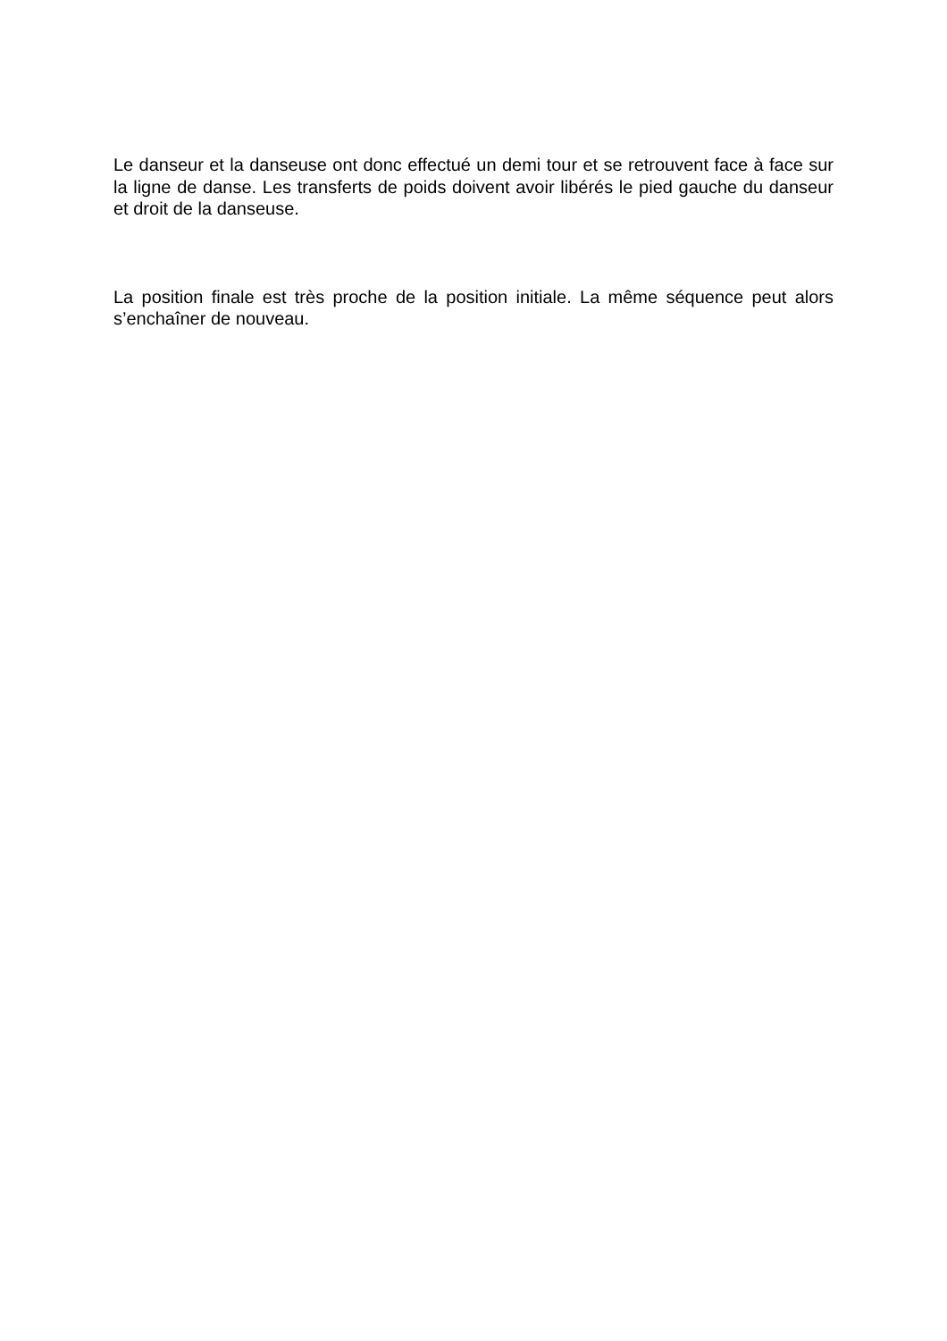Le danseur et la danseuse ont donc effectué un demi tour et se retrouvent face à face sur la ligne de danse. Les transferts de poids doivent avoir libérés le pied gauche du danseur et droit de la danseuse.
La position finale est très proche de la position initiale. La même séquence peut alors s’enchaîner de nouveau.